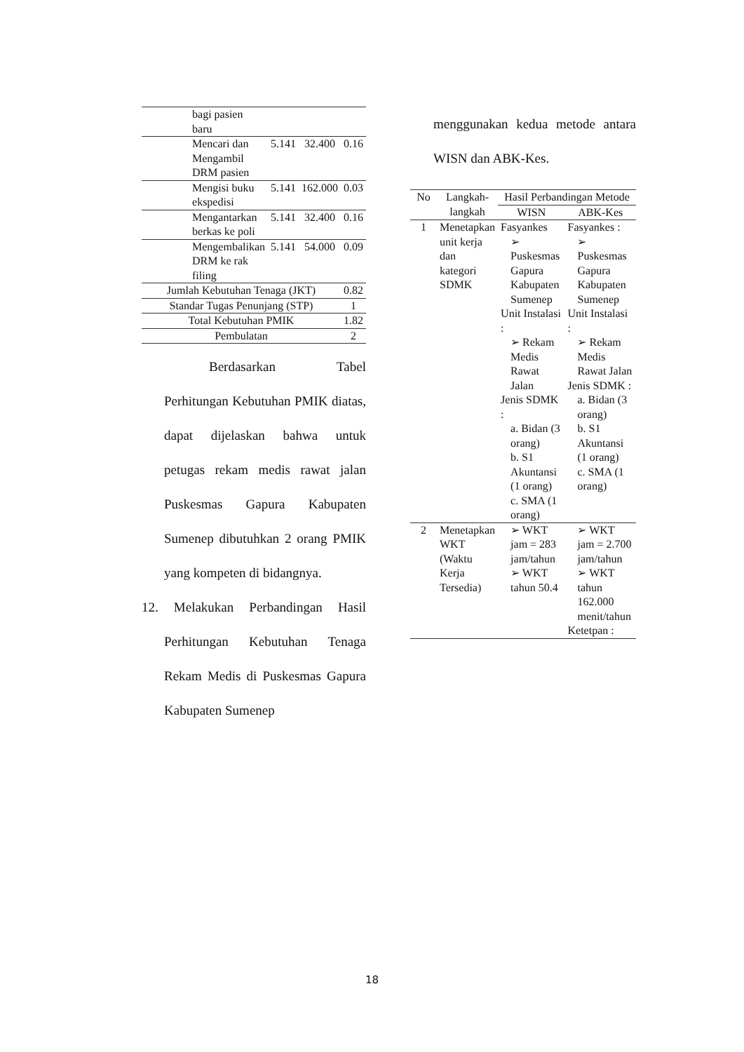| | bagi pasien baru | | | |
| | Mencari dan Mengambil DRM pasien | 5.141 | 32.400 | 0.16 |
| | Mengisi buku ekspedisi | 5.141 | 162.000 | 0.03 |
| | Mengantarkan berkas ke poli | 5.141 | 32.400 | 0.16 |
| | Mengembalikan DRM ke rak filing | 5.141 | 54.000 | 0.09 |
| Jumlah Kebutuhan Tenaga (JKT) | | | | 0.82 |
| Standar Tugas Penunjang (STP) | | | | 1 |
| Total Kebutuhan PMIK | | | | 1.82 |
| Pembulatan | | | | 2 |
Berdasarkan Tabel Perhitungan Kebutuhan PMIK diatas, dapat dijelaskan bahwa untuk petugas rekam medis rawat jalan Puskesmas Gapura Kabupaten Sumenep dibutuhkan 2 orang PMIK yang kompeten di bidangnya.
12. Melakukan Perbandingan Hasil Perhitungan Kebutuhan Tenaga Rekam Medis di Puskesmas Gapura Kabupaten Sumenep
menggunakan kedua metode antara WISN dan ABK-Kes.
| No | Langkah-langkah | Hasil Perbandingan Metode | |
| --- | --- | --- | --- |
| | | WISN | ABK-Kes |
| 1 | Menetapkan unit kerja dan kategori SDMK | Fasyankes ➢ Puskesmas Gapura Kabupaten Sumenep Unit Instalasi : ➢ Rekam Medis Rawat Jalan Jenis SDMK : a. Bidan (3 orang) b. S1 Akuntansi (1 orang) c. SMA (1 orang) | Fasyankes : ➢ Puskesmas Gapura Kabupaten Sumenep Unit Instalasi : ➢ Rekam Medis Rawat Jalan Jenis SDMK : a. Bidan (3 orang) b. S1 Akuntansi (1 orang) c. SMA (1 orang) |
| 2 | Menetapkan WKT (Waktu Kerja Tersedia) | ➢ WKT jam = 283 jam/tahun ➢ WKT tahun 50.4 | ➢ WKT jam = 2.700 jam/tahun ➢ WKT tahun 162.000 menit/tahun Ketetpan : |
18